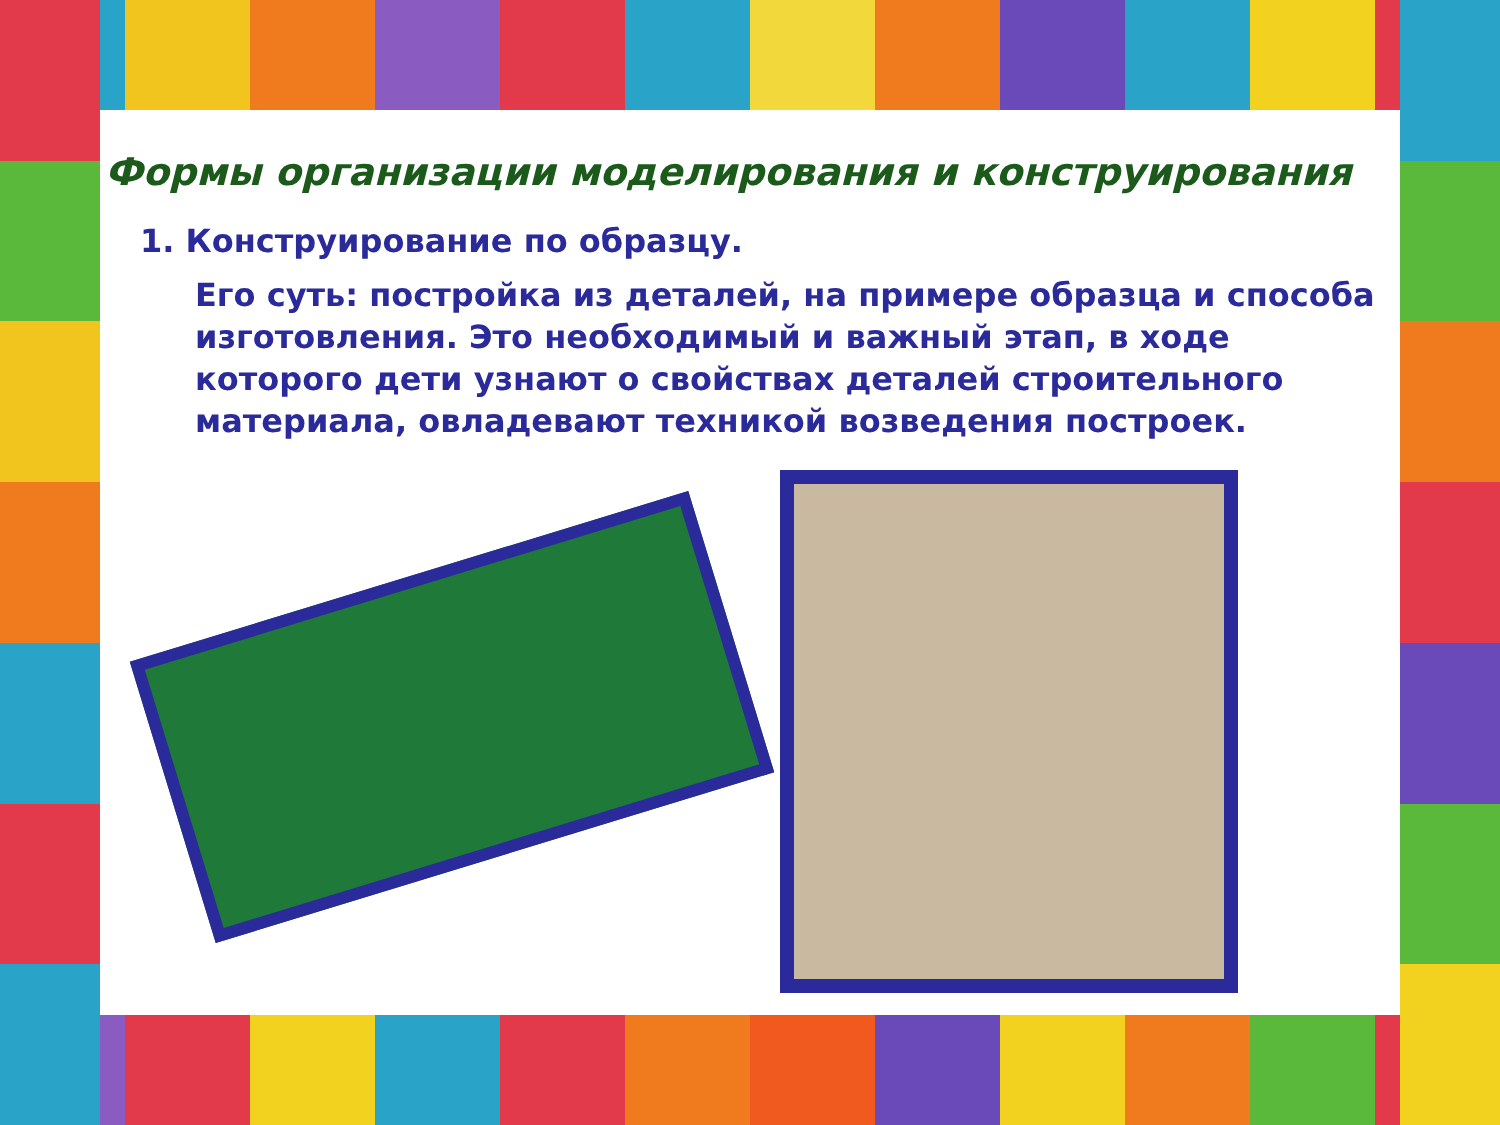Формы организации моделирования и конструирования
1. Конструирование по образцу.
Его суть: постройка из деталей, на примере образца и способа изготовления. Это необходимый и важный этап, в ходе которого дети узнают о свойствах деталей строительного материала, овладевают техникой возведения построек.